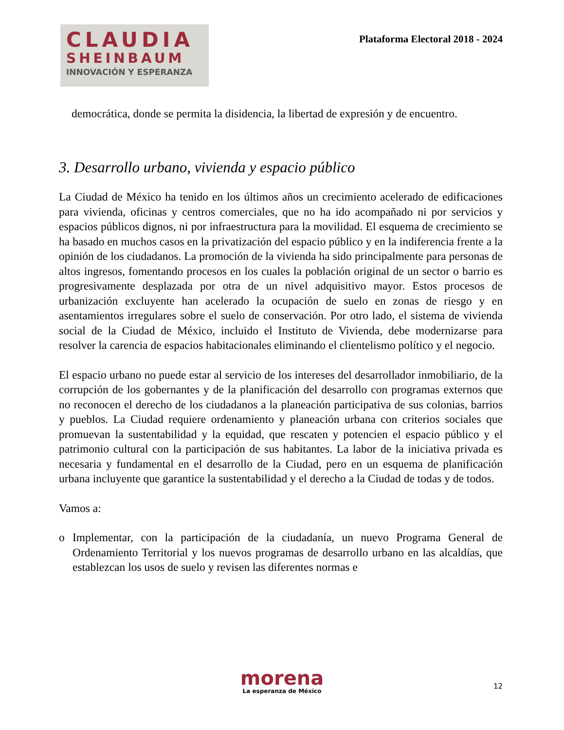CLAUDIA
SHEINBAUM
INNOVACIÓN Y ESPERANZA
Plataforma Electoral 2018 - 2024
democrática, donde se permita la disidencia, la libertad de expresión y de encuentro.
3. Desarrollo urbano, vivienda y espacio público
La Ciudad de México ha tenido en los últimos años un crecimiento acelerado de edificaciones para vivienda, oficinas y centros comerciales, que no ha ido acompañado ni por servicios y espacios públicos dignos, ni por infraestructura para la movilidad. El esquema de crecimiento se ha basado en muchos casos en la privatización del espacio público y en la indiferencia frente a la opinión de los ciudadanos. La promoción de la vivienda ha sido principalmente para personas de altos ingresos, fomentando procesos en los cuales la población original de un sector o barrio es progresivamente desplazada por otra de un nivel adquisitivo mayor. Estos procesos de urbanización excluyente han acelerado la ocupación de suelo en zonas de riesgo y en asentamientos irregulares sobre el suelo de conservación. Por otro lado, el sistema de vivienda social de la Ciudad de México, incluido el Instituto de Vivienda, debe modernizarse para resolver la carencia de espacios habitacionales eliminando el clientelismo político y el negocio.
El espacio urbano no puede estar al servicio de los intereses del desarrollador inmobiliario, de la corrupción de los gobernantes y de la planificación del desarrollo con programas externos que no reconocen el derecho de los ciudadanos a la planeación participativa de sus colonias, barrios y pueblos. La Ciudad requiere ordenamiento y planeación urbana con criterios sociales que promuevan la sustentabilidad y la equidad, que rescaten y potencien el espacio público y el patrimonio cultural con la participación de sus habitantes. La labor de la iniciativa privada es necesaria y fundamental en el desarrollo de la Ciudad, pero en un esquema de planificación urbana incluyente que garantice la sustentabilidad y el derecho a la Ciudad de todas y de todos.
Vamos a:
o Implementar, con la participación de la ciudadanía, un nuevo Programa General de Ordenamiento Territorial y los nuevos programas de desarrollo urbano en las alcaldías, que establezcan los usos de suelo y revisen las diferentes normas e
morena
La esperanza de México
12